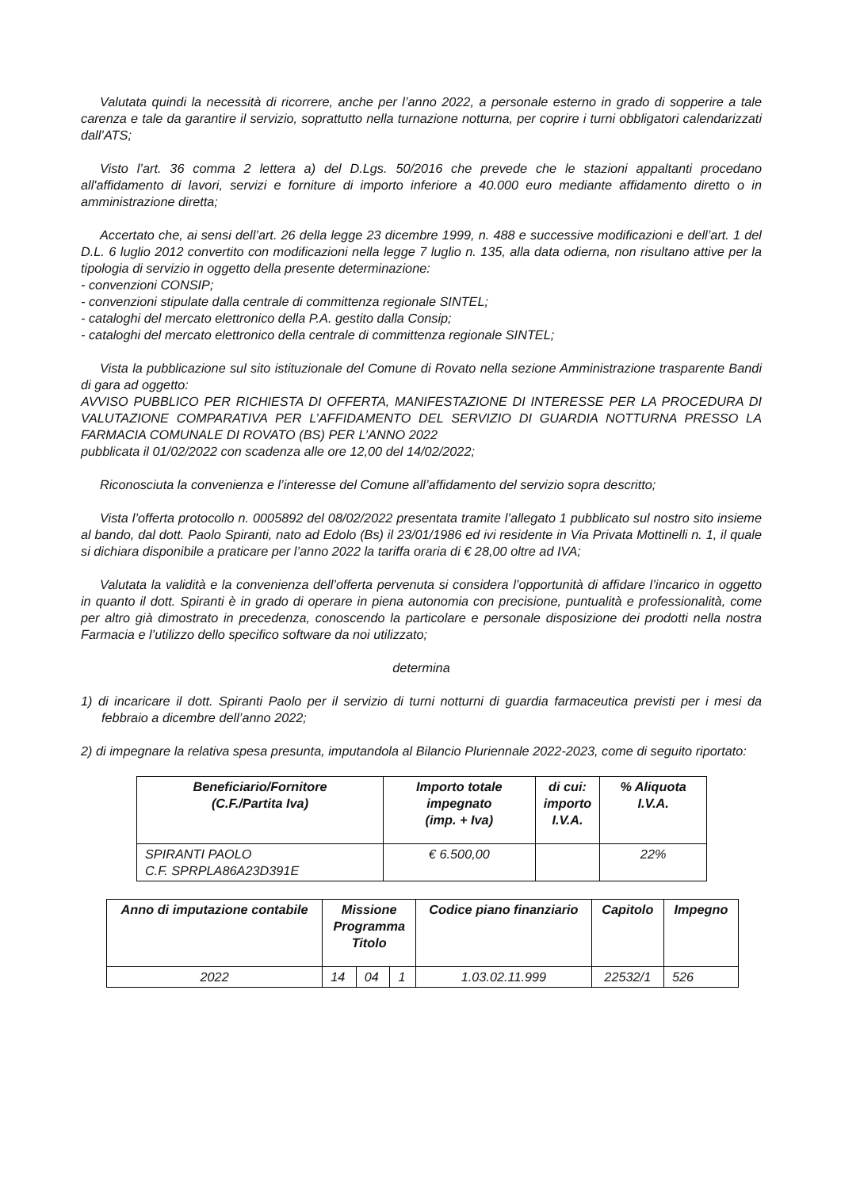Valutata quindi la necessità di ricorrere, anche per l’anno 2022, a personale esterno in grado di sopperire a tale carenza e tale da garantire il servizio, soprattutto nella turnazione notturna, per coprire i turni obbligatori calendarizzati dall’ATS;
Visto l’art. 36 comma 2 lettera a) del D.Lgs. 50/2016 che prevede che le stazioni appaltanti procedano all'affidamento di lavori, servizi e forniture di importo inferiore a 40.000 euro mediante affidamento diretto o in amministrazione diretta;
Accertato che, ai sensi dell’art. 26 della legge 23 dicembre 1999, n. 488 e successive modificazioni e dell’art. 1 del D.L. 6 luglio 2012 convertito con modificazioni nella legge 7 luglio n. 135, alla data odierna, non risultano attive per la tipologia di servizio in oggetto della presente determinazione:
- convenzioni CONSIP;
- convenzioni stipulate dalla centrale di committenza regionale SINTEL;
- cataloghi del mercato elettronico della P.A. gestito dalla Consip;
- cataloghi del mercato elettronico della centrale di committenza regionale SINTEL;
Vista la pubblicazione sul sito istituzionale del Comune di Rovato nella sezione Amministrazione trasparente Bandi di gara ad oggetto:
AVVISO PUBBLICO PER RICHIESTA DI OFFERTA, MANIFESTAZIONE DI INTERESSE PER LA PROCEDURA DI VALUTAZIONE COMPARATIVA PER L’AFFIDAMENTO DEL SERVIZIO DI GUARDIA NOTTURNA PRESSO LA FARMACIA COMUNALE DI ROVATO (BS) PER L’ANNO 2022
pubblicata il 01/02/2022 con scadenza alle ore 12,00 del 14/02/2022;
Riconosciuta la convenienza e l’interesse del Comune all’affidamento del servizio sopra descritto;
Vista l’offerta protocollo n. 0005892 del 08/02/2022 presentata tramite l’allegato 1 pubblicato sul nostro sito insieme al bando, dal dott. Paolo Spiranti, nato ad Edolo (Bs) il 23/01/1986 ed ivi residente in Via Privata Mottinelli n. 1, il quale si dichiara disponibile a praticare per l’anno 2022 la tariffa oraria di € 28,00 oltre ad IVA;
Valutata la validità e la convenienza dell’offerta pervenuta si considera l’opportunità di affidare l’incarico in oggetto in quanto il dott. Spiranti è in grado di operare in piena autonomia con precisione, puntualità e professionalità, come per altro già dimostrato in precedenza, conoscendo la particolare e personale disposizione dei prodotti nella nostra Farmacia e l’utilizzo dello specifico software da noi utilizzato;
determina
1) di incaricare il dott. Spiranti Paolo per il servizio di turni notturni di guardia farmaceutica previsti per i mesi da febbraio a dicembre dell’anno 2022;
2) di impegnare la relativa spesa presunta, imputandola al Bilancio Pluriennale 2022-2023, come di seguito riportato:
| Beneficiario/Fornitore (C.F./Partita Iva) | Importo totale impegnato (imp. + Iva) | di cui: importo I.V.A. | % Aliquota I.V.A. |
| --- | --- | --- | --- |
| SPIRANTI PAOLO C.F. SPRPLA86A23D391E | € 6.500,00 | | 22% |
| Anno di imputazione contabile | Missione Programma Titolo | | | Codice piano finanziario | Capitolo | Impegno |
| --- | --- | --- | --- | --- | --- | --- |
| 2022 | 14 | 04 | 1 | 1.03.02.11.999 | 22532/1 | 526 |